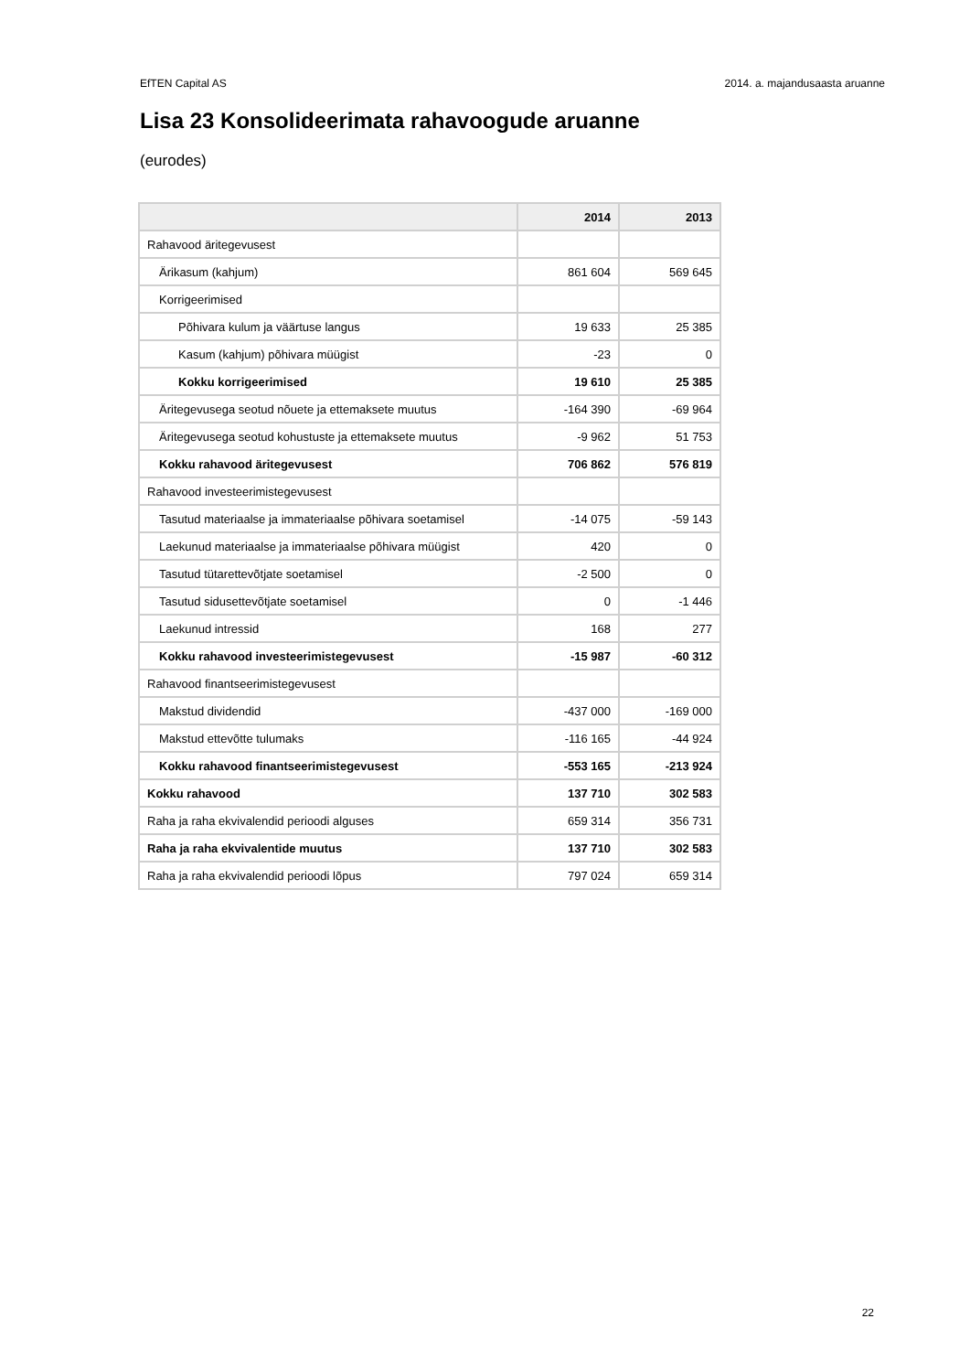EfTEN Capital AS 2014. a. majandusaasta aruanne
Lisa 23 Konsolideerimata rahavoogude aruanne
(eurodes)
| | 2014 | 2013 |
| --- | --- | --- |
| Rahavood äritegevusest | | |
| Ärikasum (kahjum) | 861 604 | 569 645 |
| Korrigeerimised | | |
| Põhivara kulum ja väärtuse langus | 19 633 | 25 385 |
| Kasum (kahjum) põhivara müügist | -23 | 0 |
| Kokku korrigeerimised | 19 610 | 25 385 |
| Äritegevusega seotud nõuete ja ettemaksete muutus | -164 390 | -69 964 |
| Äritegevusega seotud kohustuste ja ettemaksete muutus | -9 962 | 51 753 |
| Kokku rahavood äritegevusest | 706 862 | 576 819 |
| Rahavood investeerimistegevusest | | |
| Tasutud materiaalse ja immateriaalse põhivara soetamisel | -14 075 | -59 143 |
| Laekunud materiaalse ja immateriaalse põhivara müügist | 420 | 0 |
| Tasutud tütarettevõtjate soetamisel | -2 500 | 0 |
| Tasutud sidusettevõtjate soetamisel | 0 | -1 446 |
| Laekunud intressid | 168 | 277 |
| Kokku rahavood investeerimistegevusest | -15 987 | -60 312 |
| Rahavood finantseerimistegevusest | | |
| Makstud dividendid | -437 000 | -169 000 |
| Makstud ettevõtte tulumaks | -116 165 | -44 924 |
| Kokku rahavood finantseerimistegevusest | -553 165 | -213 924 |
| Kokku rahavood | 137 710 | 302 583 |
| Raha ja raha ekvivalendid perioodi alguses | 659 314 | 356 731 |
| Raha ja raha ekvivalentide muutus | 137 710 | 302 583 |
| Raha ja raha ekvivalendid perioodi lõpus | 797 024 | 659 314 |
22